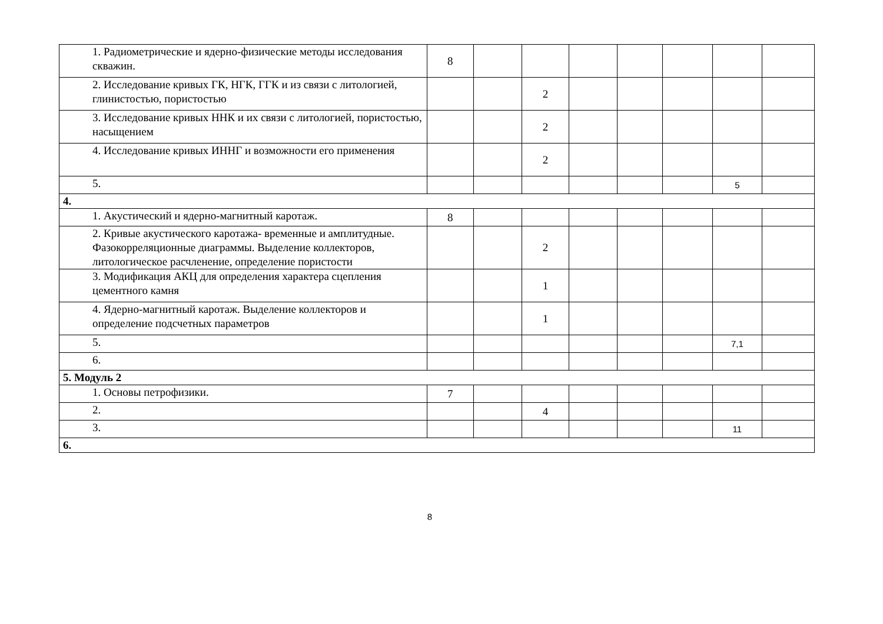| 1. Радиометрические и ядерно-физические методы исследования скважин. | 8 | | | | | | | |
| 2. Исследование кривых ГК, НГК, ГГК и из связи с литологией, глинистостью, пористостью | | | 2 | | | | | |
| 3. Исследование кривых ННК и их связи с литологией, пористостью, насыщением | | | 2 | | | | | |
| 4. Исследование кривых ИННГ и возможности его применения | | | 2 | | | | | |
| 5. | | | | | | | 5 | |
| 4. | | | | | | | | |
| 1. Акустический и ядерно-магнитный каротаж. | 8 | | | | | | | |
| 2. Кривые акустического каротажа- временные и амплитудные. Фазокорреляционные диаграммы. Выделение коллекторов, литологическое расчленение, определение пористости | | | 2 | | | | | |
| 3. Модификация АКЦ для определения характера сцепления цементного камня | | | 1 | | | | | |
| 4. Ядерно-магнитный каротаж. Выделение коллекторов и определение подсчетных параметров | | | 1 | | | | | |
| 5. | | | | | | | 7,1 | |
| 6. | | | | | | | | |
| 5. Модуль 2 | | | | | | | | |
| 1. Основы петрофизики. | 7 | | | | | | | |
| 2. | | | 4 | | | | | |
| 3. | | | | | | | 11 | |
| 6. | | | | | | | | |
8